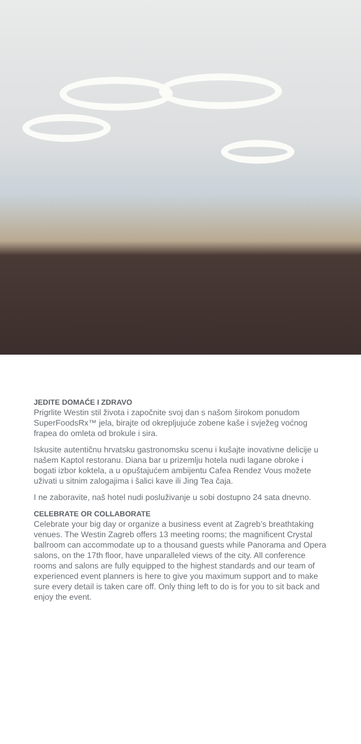JEDITE DOMAĆE I ZDRAVO
Prigrlite Westin stil života i započnite svoj dan s našom širokom ponudom SuperFoodsRx™ jela, birajte od okrepljujuće zobene kaše i svježeg voćnog frapea do omleta od brokule i sira.
Iskusite autentičnu hrvatsku gastronomsku scenu i kušajte inovativne delicije u našem Kaptol restoranu. Diana bar u prizemlju hotela nudi lagane obroke i bogati izbor koktela, a u opuštajućem ambijentu Cafea Rendez Vous možete uživati u sitnim zalogajima i šalici kave ili Jing Tea čaja.
I ne zaboravite, naš hotel nudi posluživanje u sobi dostupno 24 sata dnevno.
CELEBRATE OR COLLABORATE
Celebrate your big day or organize a business event at Zagreb’s breathtaking venues. The Westin Zagreb offers 13 meeting rooms; the magnificent Crystal ballroom can accommodate up to a thousand guests while Panorama and Opera salons, on the 17th floor, have unparalleled views of the city. All conference rooms and salons are fully equipped to the highest standards and our team of experienced event planners is here to give you maximum support and to make sure every detail is taken care off. Only thing left to do is for you to sit back and enjoy the event.